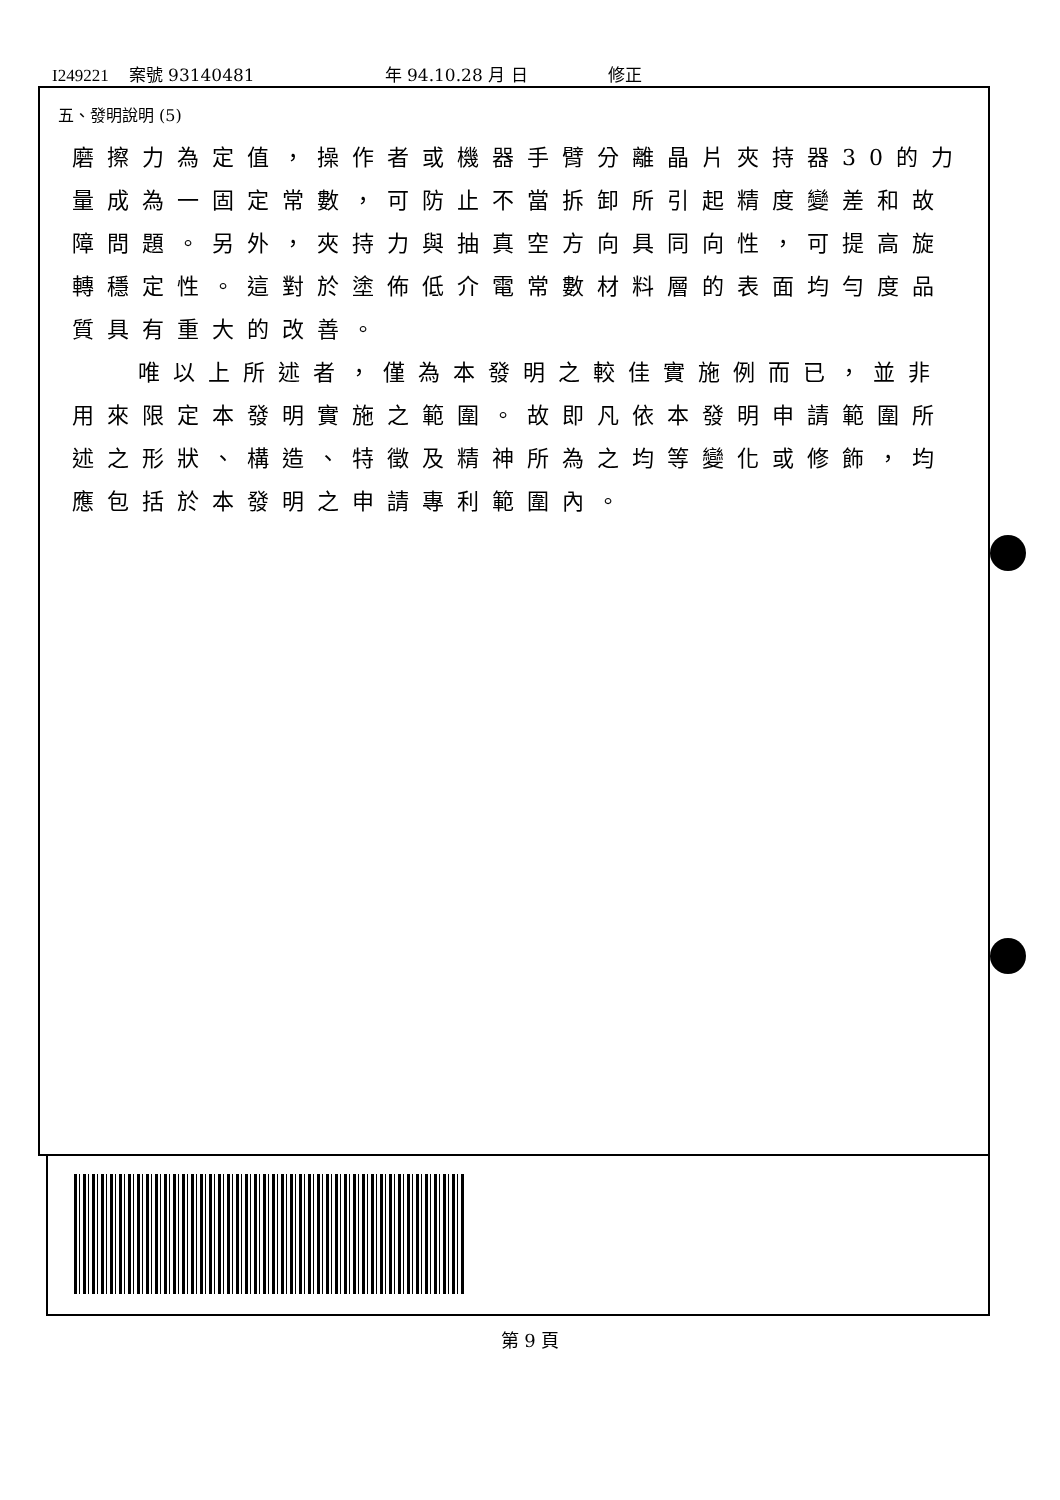I249221 案號 93140481 年 94.10.28 月 日 修正
五、發明說明 (5)
磨擦力為定值，操作者或機器手臂分離晶片夾持器30的力量成為一固定常數，可防止不當拆卸所引起精度變差和故障問題。另外，夾持力與抽真空方向具同向性，可提高旋轉穩定性。這對於塗佈低介電常數材料層的表面均勻度品質具有重大的改善。
唯以上所述者，僅為本發明之較佳實施例而已，並非
用來限定本發明實施之範圍。故即凡依本發明申請範圍所述之形狀、構造、特徵及精神所為之均等變化或修飾，均應包括於本發明之申請專利範圍內。
第 9 頁